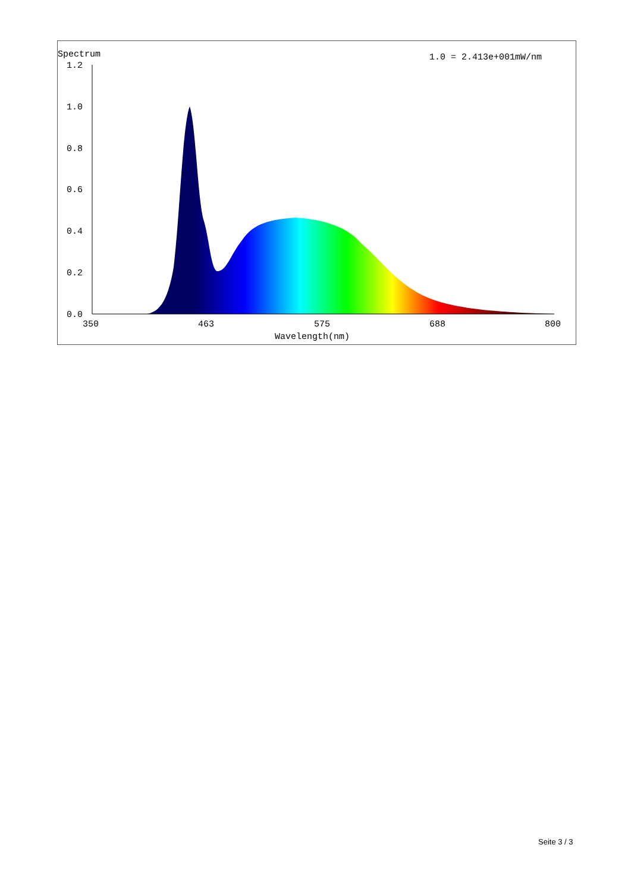Spectrum
1.0 = 2.413e+001mW/nm
1.2
1.0
0.8
0.6
0.4
0.2
0.0
350
463
575
688
800
Wavelength(nm)
Seite 3 / 3